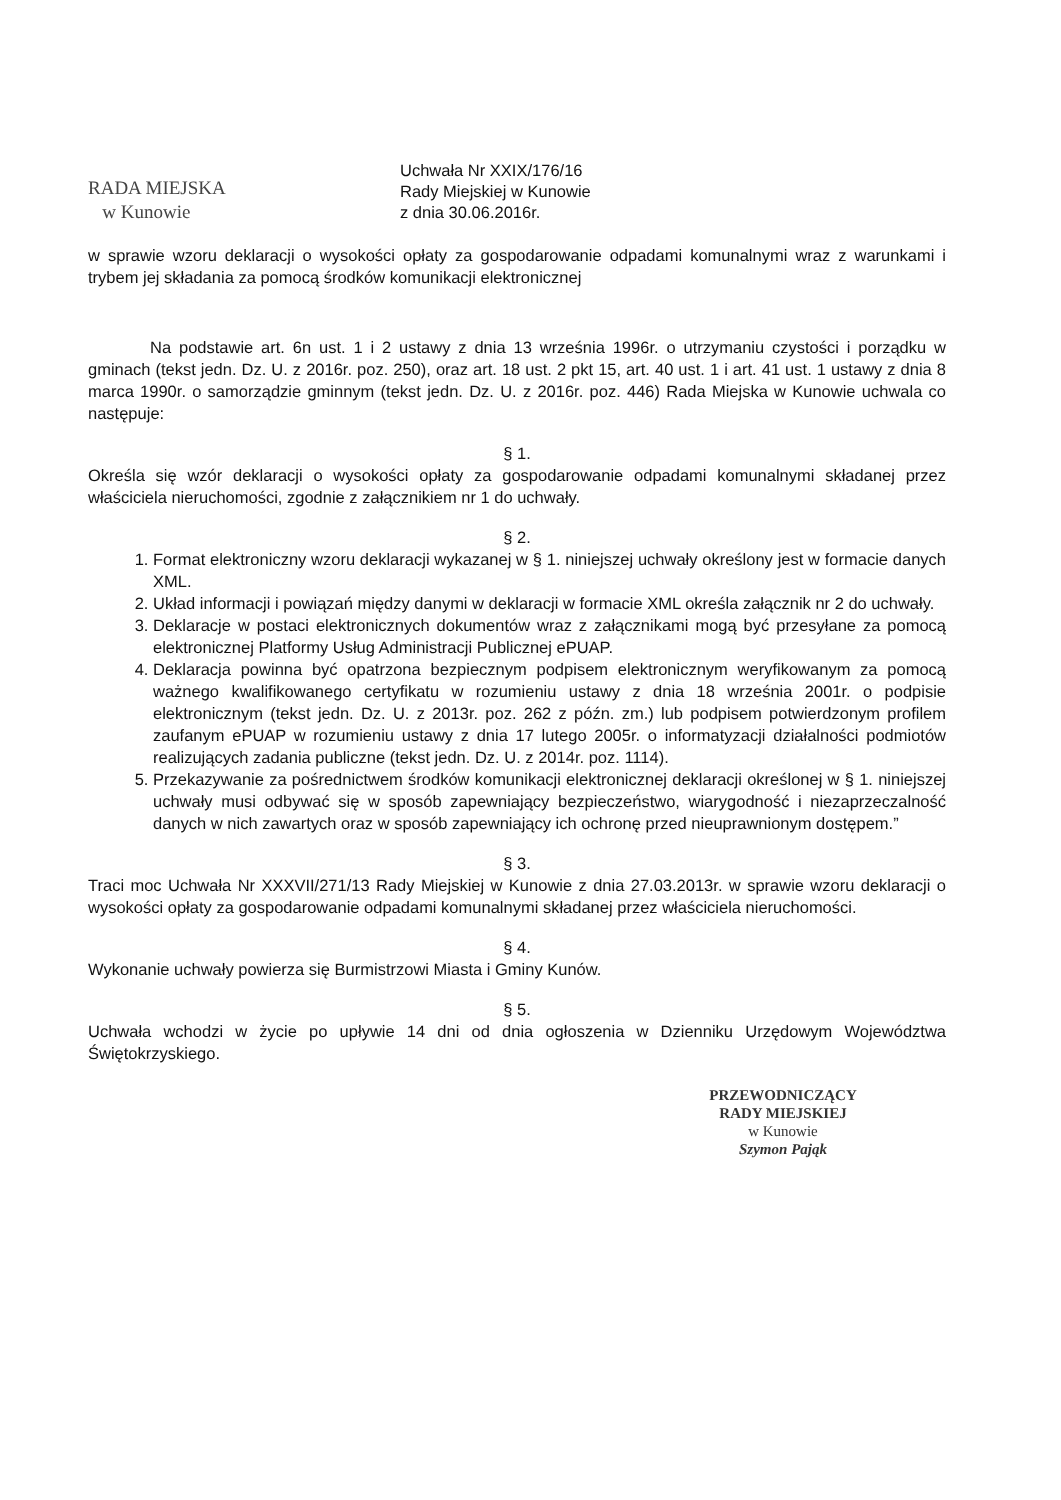RADA MIEJSKA
w Kunowie
Uchwała Nr XXIX/176/16
Rady Miejskiej w Kunowie
z dnia 30.06.2016r.
w sprawie wzoru deklaracji o wysokości opłaty za gospodarowanie odpadami komunalnymi wraz z warunkami i trybem jej składania za pomocą środków komunikacji elektronicznej
Na podstawie art. 6n ust. 1 i 2 ustawy z dnia 13 września 1996r. o utrzymaniu czystości i porządku w gminach (tekst jedn. Dz. U. z 2016r. poz. 250), oraz art. 18 ust. 2 pkt 15, art. 40 ust. 1 i art. 41 ust. 1 ustawy z dnia 8 marca 1990r. o samorządzie gminnym (tekst jedn. Dz. U. z 2016r. poz. 446) Rada Miejska w Kunowie uchwala co następuje:
§ 1.
Określa się wzór deklaracji o wysokości opłaty za gospodarowanie odpadami komunalnymi składanej przez właściciela nieruchomości, zgodnie z załącznikiem nr 1 do uchwały.
§ 2.
1. Format elektroniczny wzoru deklaracji wykazanej w § 1. niniejszej uchwały określony jest w formacie danych XML.
2. Układ informacji i powiązań między danymi w deklaracji w formacie XML określa załącznik nr 2 do uchwały.
3. Deklaracje w postaci elektronicznych dokumentów wraz z załącznikami mogą być przesyłane za pomocą elektronicznej Platformy Usług Administracji Publicznej ePUAP.
4. Deklaracja powinna być opatrzona bezpiecznym podpisem elektronicznym weryfikowanym za pomocą ważnego kwalifikowanego certyfikatu w rozumieniu ustawy z dnia 18 września 2001r. o podpisie elektronicznym (tekst jedn. Dz. U. z 2013r. poz. 262 z późn. zm.) lub podpisem potwierdzonym profilem zaufanym ePUAP w rozumieniu ustawy z dnia 17 lutego 2005r. o informatyzacji działalności podmiotów realizujących zadania publiczne (tekst jedn. Dz. U. z 2014r. poz. 1114).
5. Przekazywanie za pośrednictwem środków komunikacji elektronicznej deklaracji określonej w § 1. niniejszej uchwały musi odbywać się w sposób zapewniający bezpieczeństwo, wiarygodność i niezaprzeczalność danych w nich zawartych oraz w sposób zapewniający ich ochronę przed nieuprawnionym dostępem.”
§ 3.
Traci moc Uchwała Nr XXXVII/271/13 Rady Miejskiej w Kunowie z dnia 27.03.2013r. w sprawie wzoru deklaracji o wysokości opłaty za gospodarowanie odpadami komunalnymi składanej przez właściciela nieruchomości.
§ 4.
Wykonanie uchwały powierza się Burmistrzowi Miasta i Gminy Kunów.
§ 5.
Uchwała wchodzi w życie po upływie 14 dni od dnia ogłoszenia w Dzienniku Urzędowym Województwa Świętokrzyskiego.
PRZEWODNICZĄCY
RADY MIEJSKIEJ
w Kunowie
Szymon Pająk